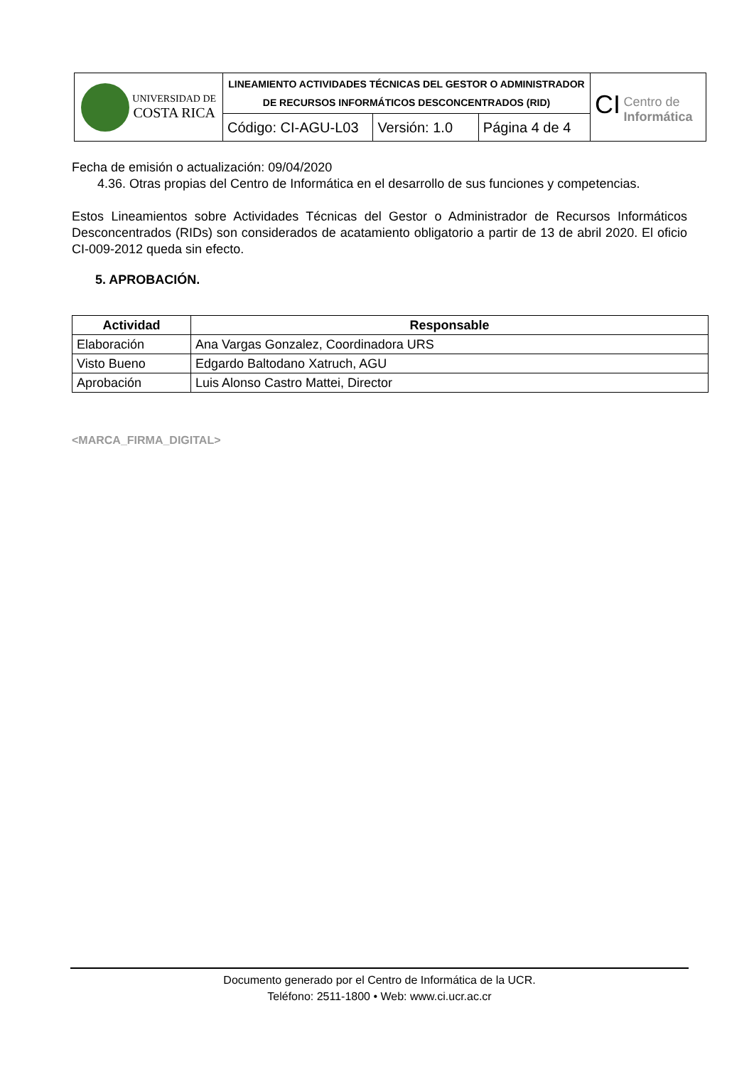| UNIVERSIDAD DE COSTA RICA | LINEAMIENTO ACTIVIDADES TÉCNICAS DEL GESTOR O ADMINISTRADOR DE RECURSOS INFORMÁTICOS DESCONCENTRADOS (RID) | | | CI Centro de Informática |
| | Código: CI-AGU-L03 | Versión: 1.0 | Página 4 de 4 | |
Fecha de emisión o actualización: 09/04/2020
4.36. Otras propias del Centro de Informática en el desarrollo de sus funciones y competencias.
Estos Lineamientos sobre Actividades Técnicas del Gestor o Administrador de Recursos Informáticos Desconcentrados (RIDs) son considerados de acatamiento obligatorio a partir de 13 de abril 2020. El oficio CI-009-2012 queda sin efecto.
5. APROBACIÓN.
| Actividad | Responsable |
| --- | --- |
| Elaboración | Ana Vargas Gonzalez, Coordinadora URS |
| Visto Bueno | Edgardo Baltodano Xatruch, AGU |
| Aprobación | Luis Alonso Castro Mattei, Director |
<MARCA_FIRMA_DIGITAL>
Documento generado por el Centro de Informática de la UCR.
Teléfono: 2511-1800 • Web: www.ci.ucr.ac.cr